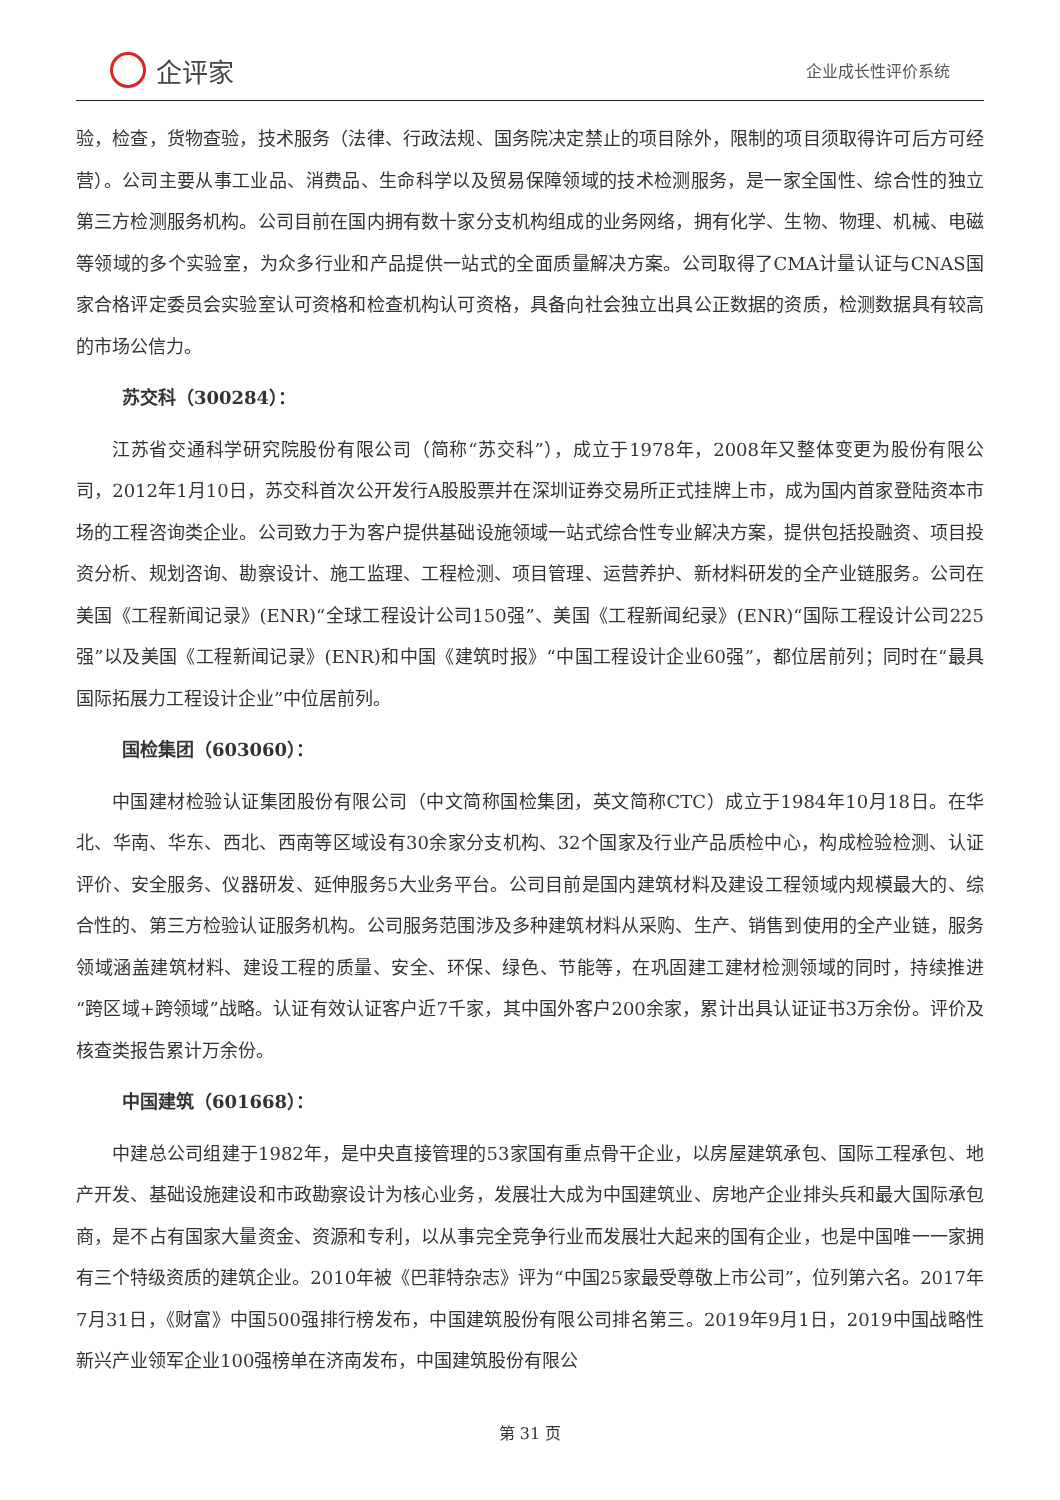企评家
企业成长性评价系统
验，检查，货物查验，技术服务（法律、行政法规、国务院决定禁止的项目除外，限制的项目须取得许可后方可经营）。公司主要从事工业品、消费品、生命科学以及贸易保障领域的技术检测服务，是一家全国性、综合性的独立第三方检测服务机构。公司目前在国内拥有数十家分支机构组成的业务网络，拥有化学、生物、物理、机械、电磁等领域的多个实验室，为众多行业和产品提供一站式的全面质量解决方案。公司取得了CMA计量认证与CNAS国家合格评定委员会实验室认可资格和检查机构认可资格，具备向社会独立出具公正数据的资质，检测数据具有较高的市场公信力。
苏交科（300284）：
江苏省交通科学研究院股份有限公司（简称“苏交科”），成立于1978年，2008年又整体变更为股份有限公司，2012年1月10日，苏交科首次公开发行A股股票并在深圳证券交易所正式挂牌上市，成为国内首家登陆资本市场的工程咨询类企业。公司致力于为客户提供基础设施领域一站式综合性专业解决方案，提供包括投融资、项目投资分析、规划咨询、勘察设计、施工监理、工程检测、项目管理、运营养护、新材料研发的全产业链服务。公司在美国《工程新闻记录》(ENR)“全球工程设计公司150强”、美国《工程新闻纪录》(ENR)“国际工程设计公司225强”以及美国《工程新闻记录》(ENR)和中国《建筑时报》“中国工程设计企业60强”，都位居前列；同时在“最具国际拓展力工程设计企业”中位居前列。
国检集团（603060）：
中国建材检验认证集团股份有限公司（中文简称国检集团，英文简称CTC）成立于1984年10月18日。在华北、华南、华东、西北、西南等区域设有30余家分支机构、32个国家及行业产品质检中心，构成检验检测、认证评价、安全服务、仪器研发、延伸服务5大业务平台。公司目前是国内建筑材料及建设工程领域内规模最大的、综合性的、第三方检验认证服务机构。公司服务范围涉及多种建筑材料从采购、生产、销售到使用的全产业链，服务领域涵盖建筑材料、建设工程的质量、安全、环保、绿色、节能等，在巩固建工建材检测领域的同时，持续推进“跨区域+跨领域”战略。认证有效认证客户近7千家，其中国外客户200余家，累计出具认证证书3万余份。评价及核查类报告累计万余份。
中国建筑（601668）：
中建总公司组建于1982年，是中央直接管理的53家国有重点骨干企业，以房屋建筑承包、国际工程承包、地产开发、基础设施建设和市政勘察设计为核心业务，发展壮大成为中国建筑业、房地产企业排头兵和最大国际承包商，是不占有国家大量资金、资源和专利，以从事完全竞争行业而发展壮大起来的国有企业，也是中国唯一一家拥有三个特级资质的建筑企业。2010年被《巴菲特杂志》评为“中国25家最受尊敬上市公司”，位列第六名。2017年7月31日，《财富》中国500强排行榜发布，中国建筑股份有限公司排名第三。2019年9月1日，2019中国战略性新兴产业领军企业100强榜单在济南发布，中国建筑股份有限公
第 31 页